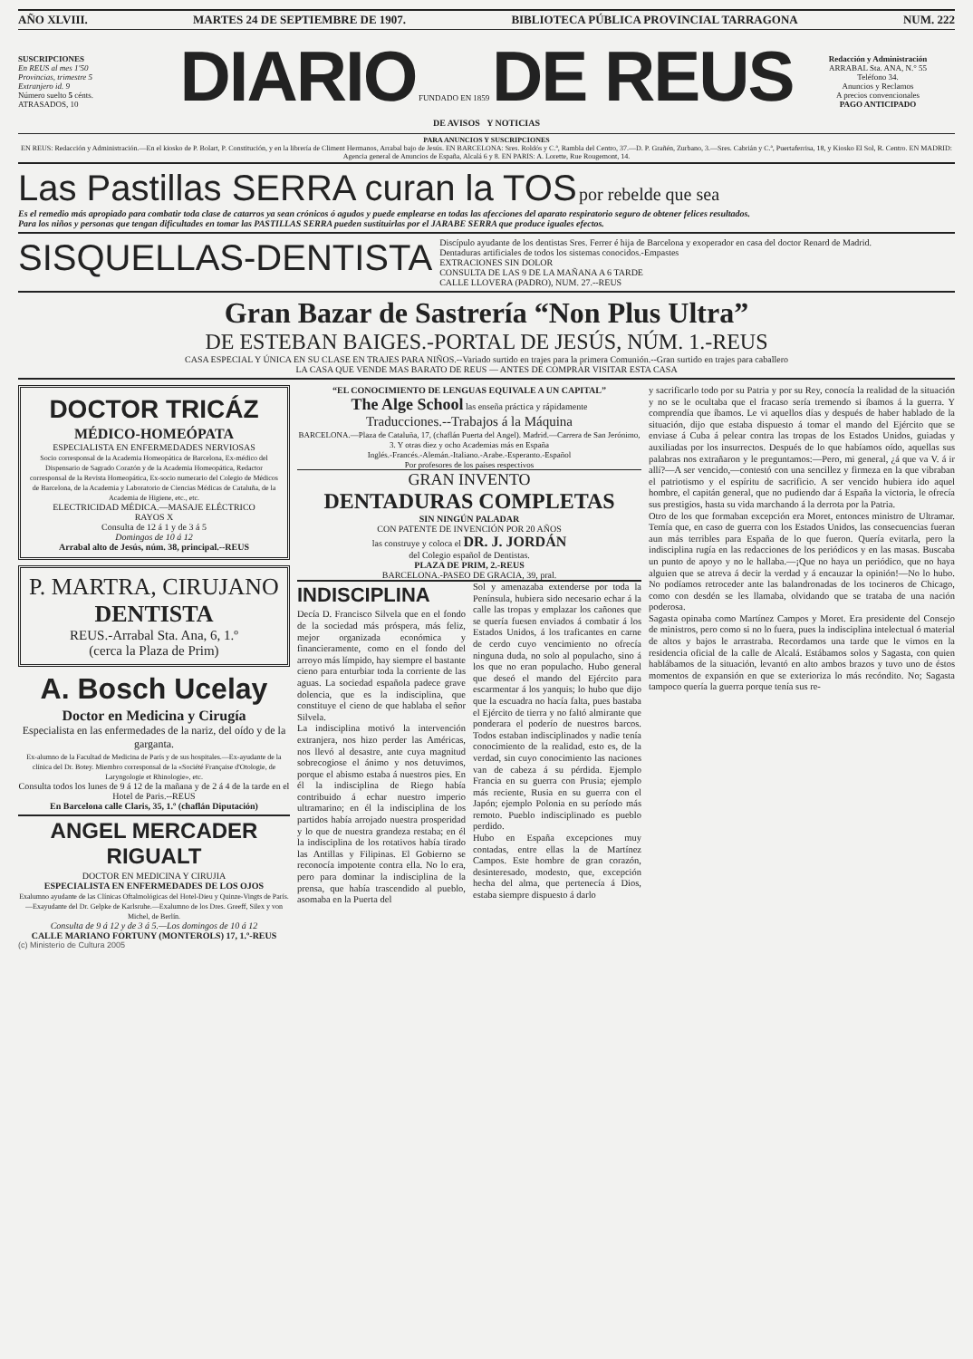AÑO XLVIII. MARTES 24 DE SEPTIEMBRE DE 1907. BIBLIOTECA PÚBLICA PROVINCIAL TARRAGONA NUM. 222
SUSCRIPCIONES
En REUS al mes 1'50
Provincias, trimestre 5
Extranjero id. 9
Número suelto 5 cénts.
ATRASADOS, 10
DIARIO FUNDADO EN 1859 DE REUS
DE AVISOS Y NOTICIAS
Redacción y Administración
ARRABAL Sta. ANA, N.° 55
Teléfono 34.
Anuncios y Reclamos
A precios convencionales
PAGO ANTICIPADO
PARA ANUNCIOS Y SUSCRIPCIONES
EN REUS: Redacción y Administración.—En el kiosko de P. Bolart, P. Constitución, y en la librería de Climent Hermanos, Arrabal bajo de Jesús. EN BARCELONA: Sres. Roldós y C.ª, Rambla del Centro, 37.—D. P. Grañén, Zurbano, 3.—Sres. Cabrián y C.ª, Puertaferrisa, 18, y Kiosko El Sol, R. Centro. EN MADRID: Agencia general de Anuncios de España, Alcalá 6 y 8. EN PARIS: A. Lorette, Rue Rougemont, 14.
Las Pastillas SERRA curan la TOS por rebelde que sea
Es el remedio más apropiado para combatir toda clase de catarros ya sean crónicos ó agudos y puede emplearse en todas las afecciones del aparato respiratorio seguro de obtener felices resultados.
Para los niños y personas que tengan dificultades en tomar las PASTILLAS SERRA pueden sustituirlas por el JARABE SERRA que produce iguales efectos.
SISQUELLAS-DENTISTA Discípulo ayudante de los dentistas Sres. Ferrer é hija de Barcelona y exoperador en casa del doctor Renard de Madrid.
Dentaduras artificiales de todos los sistemas conocidos.-Empastes
EXTRACIONES SIN DOLOR
CONSULTA DE LAS 9 DE LA MAÑANA A 6 TARDE
CALLE LLOVERA (PADRO), NUM. 27.--REUS
Gran Bazar de Sastrería “Non Plus Ultra”
DE ESTEBAN BAIGES.-PORTAL DE JESÚS, NÚM. 1.-REUS
CASA ESPECIAL Y ÚNICA EN SU CLASE EN TRAJES PARA NIÑOS.--Variado surtido en trajes para la primera Comunión.--Gran surtido en trajes para caballero
LA CASA QUE VENDE MAS BARATO DE REUS — ANTES DE COMPRAR VISITAR ESTA CASA
DOCTOR TRICÁZ
MÉDICO-HOMEÓPATA
ESPECIALISTA EN ENFERMEDADES NERVIOSAS
Socio corresponsal de la Academia Homeopática de Barcelona, Ex-médico del Dispensario de Sagrado Corazón y de la Academia Homeopática, Redactor corresponsal de la Revista Homeopática, Ex-socio numerario del Colegio de Médicos de Barcelona, de la Academia y Laboratorio de Ciencias Médicas de Cataluña, de la Academia de Higiene, etc., etc.
ELECTRICIDAD MÉDICA.—MASAJE ELÉCTRICO
RAYOS X
Consulta de 12 á 1 y de 3 á 5
Domingos de 10 á 12
Arrabal alto de Jesús, núm. 38, principal.--REUS
P. MARTRA, CIRUJANO
DENTISTA
REUS.-Arrabal Sta. Ana, 6, 1.º
(cerca la Plaza de Prim)
A. Bosch Ucelay
Doctor en Medicina y Cirugía
Especialista en las enfermedades de la nariz, del oído y de la garganta.
Ex-alumno de la Facultad de Medicina de París y de sus hospitales.—Ex-ayudante de la clínica del Dr. Botey. Miembro corresponsal de la «Société Française d'Otologie, de Laryngologie et Rhinologie», etc.
Consulta todos los lunes de 9 á 12 de la mañana y de 2 á 4 de la tarde en el Hotel de Paris.--REUS
En Barcelona calle Claris, 35, 1.º (chaflán Diputación)
ANGEL MERCADER RIGUALT
DOCTOR EN MEDICINA Y CIRUJIA
ESPECIALISTA EN ENFERMEDADES DE LOS OJOS
Exalumno ayudante de las Clínicas Oftalmológicas del Hotel-Dieu y Quinze-Vingts de París.—Exayudante del Dr. Gelpke de Karlsruhe.—Exalumno de los Dres. Greeff, Silex y von Michel, de Berlín.
Consulta de 9 á 12 y de 3 á 5.—Los domingos de 10 á 12
CALLE MARIANO FORTUNY (MONTEROLS) 17, 1.º-REUS
“EL CONOCIMIENTO DE LENGUAS EQUIVALE A UN CAPITAL”
The Alge School las enseña práctica y rápidamente
Traducciones.--Trabajos á la Máquina
BARCELONA.—Plaza de Cataluña, 17, (chaflán Puerta del Angel). Madrid.—Carrera de San Jerónimo, 3. Y otras diez y ocho Academias más en España
Inglés.-Francés.-Alemán.-Italiano.-Arabe.-Esperanto.-Español
Por profesores de los países respectivos
GRAN INVENTO
DENTADURAS COMPLETAS
SIN NINGÚN PALADAR
CON PATENTE DE INVENCIÓN POR 20 AÑOS
las construye y coloca el DR. J. JORDÁN
del Colegio español de Dentistas.
PLAZA DE PRIM, 2.-REUS
BARCELONA.-PASEO DE GRACIA, 39, pral.
INDISCIPLINA
Decía D. Francisco Silvela que en el fondo de la sociedad más próspera, más feliz, mejor organizada económica y financieramente, como en el fondo del arroyo más límpido, hay siempre el bastante cieno para enturbiar toda la corriente de las aguas. La sociedad española padece grave dolencia, que es la indisciplina, que constituye el cieno de que hablaba el señor Silvela.
La indisciplina motivó la intervención extranjera, nos hizo perder las Américas, nos llevó al desastre, ante cuya magnitud sobrecogiose el ánimo y nos detuvimos, porque el abismo estaba á nuestros pies. En él la indisciplina de Riego había contribuido á echar nuestro imperio ultramarino; en él la indisciplina de los partidos había arrojado nuestra prosperidad y lo que de nuestra grandeza restaba; en él la indisciplina de los rotativos había tirado las Antillas y Filipinas. El Gobierno se reconocía impotente contra ella. No lo era, pero para dominar la indisciplina de la prensa, que había trascendido al pueblo, asomaba en la Puerta del
Sol y amenazaba extenderse por toda la Península, hubiera sido necesario echar á la calle las tropas y emplazar los cañones que se quería fuesen enviados á combatir á los Estados Unidos, á los traficantes en carne de cerdo cuyo vencimiento no ofrecía ninguna duda, no solo al populacho, sino á los que no eran populacho. Hubo general que deseó el mando del Ejército para escarmentar á los yanquis; lo hubo que dijo que la escuadra no hacía falta, pues bastaba el Ejército de tierra y no faltó almirante que ponderara el poderío de nuestros barcos. Todos estaban indisciplinados y nadie tenía conocimiento de la realidad, esto es, de la verdad, sin cuyo conocimiento las naciones van de cabeza á su pérdida. Ejemplo Francia en su guerra con Prusia; ejemplo más reciente, Rusia en su guerra con el Japón; ejemplo Polonia en su período más remoto. Pueblo indisciplinado es pueblo perdido.
Hubo en España excepciones muy contadas, entre ellas la de Martínez Campos. Este hombre de gran corazón, desinteresado, modesto, que, excepción hecha del alma, que pertenecía á Dios, estaba siempre dispuesto á darlo
y sacrificarlo todo por su Patria y por su Rey, conocía la realidad de la situación y no se le ocultaba que el fracaso sería tremendo si íbamos á la guerra. Y comprendía que íbamos. Le vi aquellos días y después de haber hablado de la situación, dijo que estaba dispuesto á tomar el mando del Ejército que se enviase á Cuba á pelear contra las tropas de los Estados Unidos, guiadas y auxiliadas por los insurrectos. Después de lo que habíamos oído, aquellas sus palabras nos extrañaron y le preguntamos:—Pero, mi general, ¿á que va V. á ir allí?—A ser vencido,—contestó con una sencillez y firmeza en la que vibraban el patriotismo y el espíritu de sacrificio. A ser vencido hubiera ido aquel hombre, el capitán general, que no pudiendo dar á España la victoria, le ofrecía sus prestigios, hasta su vida marchando á la derrota por la Patria.
Otro de los que formaban excepción era Moret, entonces ministro de Ultramar. Temía que, en caso de guerra con los Estados Unidos, las consecuencias fueran aun más terribles para España de lo que fueron. Quería evitarla, pero la indisciplina rugía en las redacciones de los periódicos y en las masas. Buscaba un punto de apoyo y no le hallaba.—¡Que no haya un periódico, que no haya alguien que se atreva á decir la verdad y á encauzar la opinión!—No lo hubo. No podíamos retroceder ante las balandronadas de los tocineros de Chicago, como con desdén se les llamaba, olvidando que se trataba de una nación poderosa.
Sagasta opinaba como Martínez Campos y Moret. Era presidente del Consejo de ministros, pero como si no lo fuera, pues la indisciplina intelectual ó material de altos y bajos le arrastraba. Recordamos una tarde que le vimos en la residencia oficial de la calle de Alcalá. Estábamos solos y Sagasta, con quien hablábamos de la situación, levantó en alto ambos brazos y tuvo uno de éstos momentos de expansión en que se exterioriza lo más recóndito. No; Sagasta tampoco quería la guerra porque tenía sus re-
(c) Ministerio de Cultura 2005